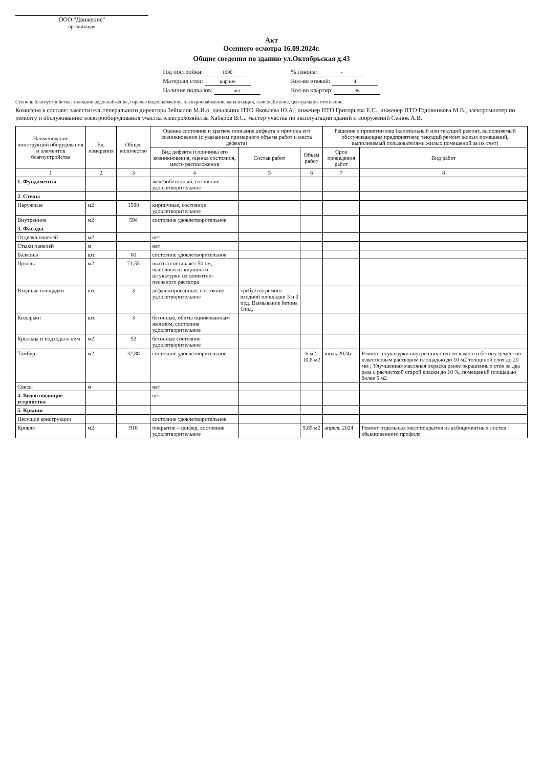ООО "Движение"
организация
Акт
Осеннего осмотра 16.09.2024г.
Общие сведения по зданию ул.Октябрьская д.43
Год постройки: 1990
Материал стен: кирпич
Наличие подвалов: нет
% износа: -
Кол-во этажей: 4
Кол-во квартир: 36
Степень благоустройства: холодное водоснабжение, горячее водоснабжение, электроснабжение, канализация, газоснабжение, центральное отопление.
Комиссия в составе: заместитель генерального директора Зейналов М.И.о, начальник ПТО Яковлева Ю.А., инженер ПТО Григорьева Е.С., инженер ПТО Годовникова М.В., электромонтер по ремонту и обслуживанию электрооборудования участка электрохозяйства Хабаров В.С., мастер участка по эксплуатации зданий и сооружений Сенюк А.В.
| Наименование конструкций оборудования и элементов благоустройства | Ед. измерения | Общее количество | Оценка состояния и краткое описание дефекта и причина его возникновения (с указанием примерного объема работ и места дефекта) | | | Решение о принятии мер (капитальный или текущий ремонт, выполняемый обслуживающим предприятием; текущий ремонт жилых помещений, выполняемый пользователями жилых помещений за их счет) | |
| --- | --- | --- | --- | --- | --- | --- | --- |
| | | | Вид дефекта и причины его возникновения, оценка состояния, место расположения | Состав работ | Объем работ | Срок проведения работ | Вид работ |
| 1 | 2 | 3 | 4 | 5 | 6 | 7 | 8 |
| 1. Фундаменты | | | железобетонный, состояние удовлетворительное | | | | |
| 2. Стены | | | | | | | |
| Наружные | м2 | 1580 | кирпичные, состояние удовлетворительное | | | | |
| Внутренние | м2 | 594 | состояние удовлетворительное | | | | |
| 3. Фасады | | | | | | | |
| Отделка панелей | м2 | | нет | | | | |
| Стыки панелей | м | | нет | | | | |
| Балконы | шт. | 60 | состояние удовлетворительное | | | | |
| Цоколь | м2 | 71,55 | высота составляет 50 см, выполнен из кирпича и штукатурки из цементно-песчаного раствора | | | | |
| Входные площадки | шт. | 3 | асфальтированные, состояние удовлетворительное | требуется ремонт входной площадки 3 и 2 под. Вымывание бетона 1под. | | | |
| Козырьки | шт. | 3 | бетонные, обиты оцинкованным железом, состояние удовлетворительное | | | | |
| Крыльца и подходы к ним | м2 | 52 | бетонные состояние удовлетворительное | | | | |
| Тамбур | м2 | 32,88 | состояние удовлетворительное | | 6 м2; 10,8 м2 | июль 2024г. | Ремонт штукатурки внутренних стен по камню и бетону цементно-известковым раствором площадью до 10 м2 толщиной слоя до 20 мм ; Улучшенная масляная окраска ранее окрашенных стен за два раза с расчисткой старой краски до 10 %, помещений площадью более 5 м2 |
| Свесы | м | | нет | | | | |
| 4. Водоотводящие устройства | | | нет | | | | |
| 5. Крыши | | | | | | | |
| Несущие конструкции | | | состояние удовлетворительное | | | | |
| Кровля | м2 | 918 | покрытие – шифер, состояние удовлетворительное | | 9,85 м2 | апрель 2024 | Ремонт отдельных мест покрытия из асбоцементных листов обыкновенного профиля |